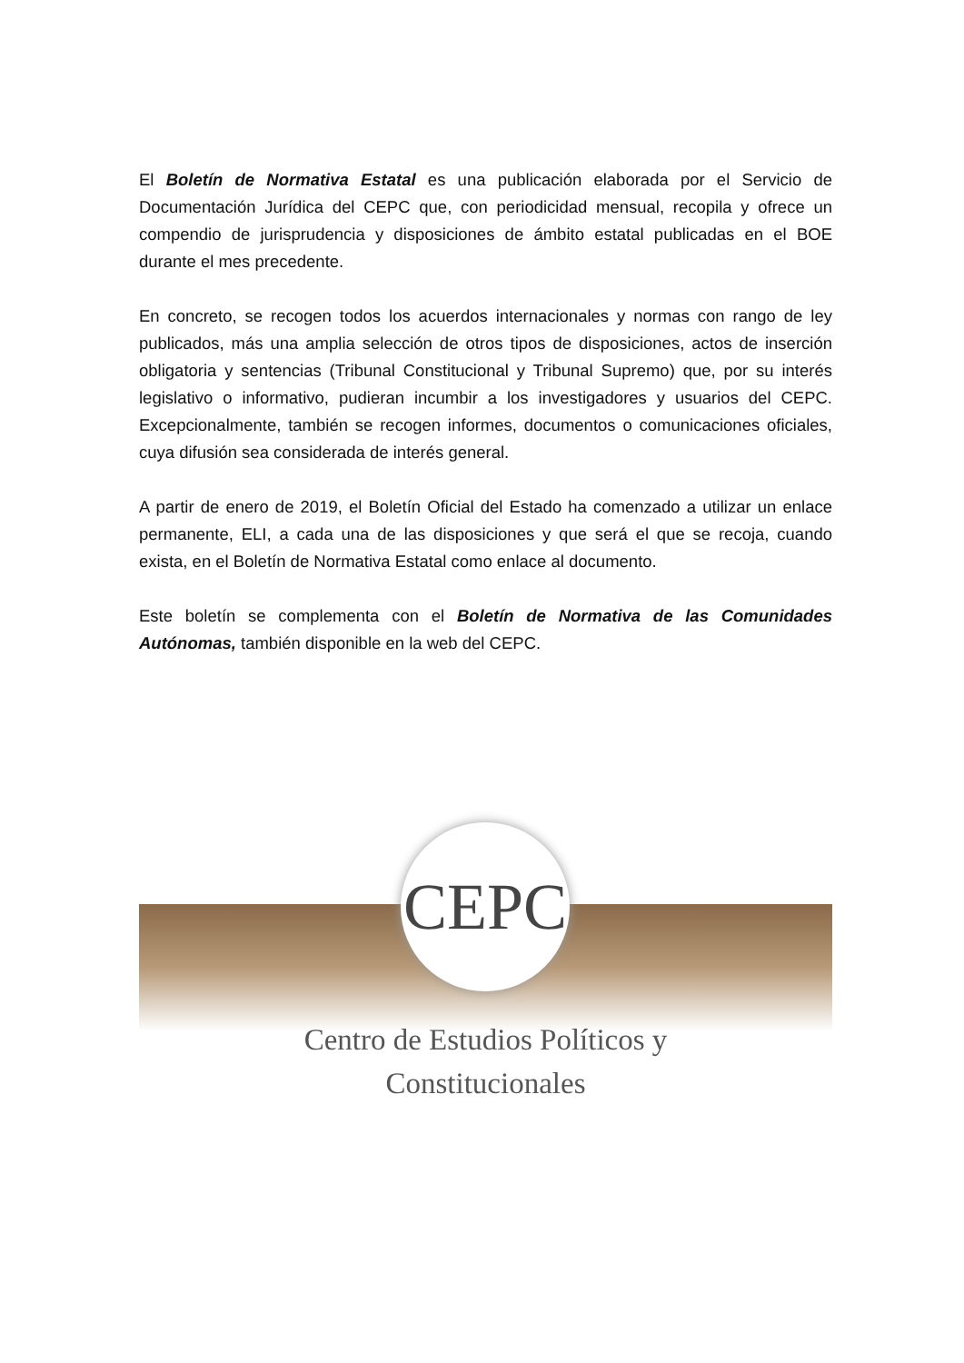El Boletín de Normativa Estatal es una publicación elaborada por el Servicio de Documentación Jurídica del CEPC que, con periodicidad mensual, recopila y ofrece un compendio de jurisprudencia y disposiciones de ámbito estatal publicadas en el BOE durante el mes precedente.
En concreto, se recogen todos los acuerdos internacionales y normas con rango de ley publicados, más una amplia selección de otros tipos de disposiciones, actos de inserción obligatoria y sentencias (Tribunal Constitucional y Tribunal Supremo) que, por su interés legislativo o informativo, pudieran incumbir a los investigadores y usuarios del CEPC. Excepcionalmente, también se recogen informes, documentos o comunicaciones oficiales, cuya difusión sea considerada de interés general.
A partir de enero de 2019, el Boletín Oficial del Estado ha comenzado a utilizar un enlace permanente, ELI, a cada una de las disposiciones y que será el que se recoja, cuando exista, en el Boletín de Normativa Estatal como enlace al documento.
Este boletín se complementa con el Boletín de Normativa de las Comunidades Autónomas, también disponible en la web del CEPC.
CEPC
Centro de Estudios Políticos y
Constitucionales